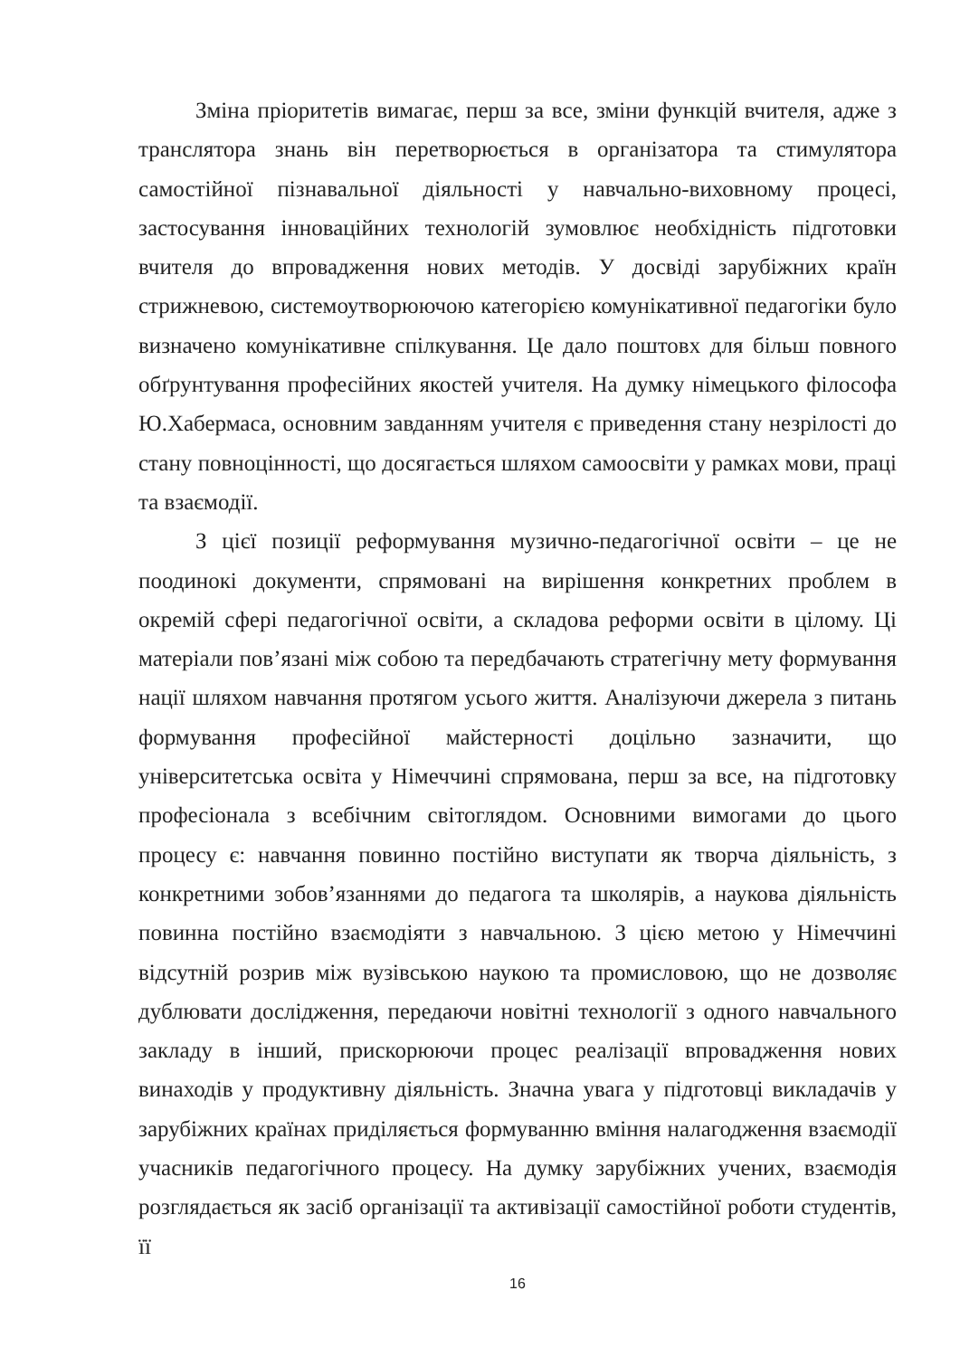Зміна пріоритетів вимагає, перш за все, зміни функцій вчителя, адже з транслятора знань він перетворюється в організатора та стимулятора самостійної пізнавальної діяльності у навчально-виховному процесі, застосування інноваційних технологій зумовлює необхідність підготовки вчителя до впровадження нових методів. У досвіді зарубіжних країн стрижневою, системоутворюючою категорією комунікативної педагогіки було визначено комунікативне спілкування. Це дало поштовх для більш повного обґрунтування професійних якостей учителя. На думку німецького філософа Ю.Хабермаса, основним завданням учителя є приведення стану незрілості до стану повноцінності, що досягається шляхом самоосвіти у рамках мови, праці та взаємодії.
З цієї позиції реформування музично-педагогічної освіти – це не поодинокі документи, спрямовані на вирішення конкретних проблем в окремій сфері педагогічної освіти, а складова реформи освіти в цілому. Ці матеріали пов’язані між собою та передбачають стратегічну мету формування нації шляхом навчання протягом усього життя. Аналізуючи джерела з питань формування професійної майстерності доцільно зазначити, що університетська освіта у Німеччині спрямована, перш за все, на підготовку професіонала з всебічним світоглядом. Основними вимогами до цього процесу є: навчання повинно постійно виступати як творча діяльність, з конкретними зобов’язаннями до педагога та школярів, а наукова діяльність повинна постійно взаємодіяти з навчальною. З цією метою у Німеччині відсутній розрив між вузівською наукою та промисловою, що не дозволяє дублювати дослідження, передаючи новітні технології з одного навчального закладу в інший, прискорюючи процес реалізації впровадження нових винаходів у продуктивну діяльність. Значна увага у підготовці викладачів у зарубіжних країнах приділяється формуванню вміння налагодження взаємодії учасників педагогічного процесу. На думку зарубіжних учених, взаємодія розглядається як засіб організації та активізації самостійної роботи студентів, її
16